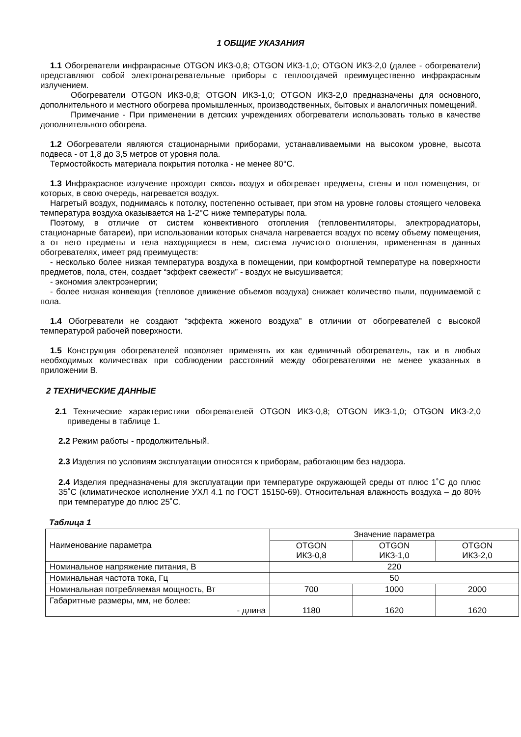1 ОБЩИЕ УКАЗАНИЯ
1.1 Обогреватели инфракрасные OTGON ИКЗ-0,8; OTGON ИКЗ-1,0; OTGON ИКЗ-2,0 (далее - обогреватели) представляют собой электронагревательные приборы с теплоотдачей преимущественно инфракрасным излучением.
Обогреватели OTGON ИКЗ-0,8; OTGON ИКЗ-1,0; OTGON ИКЗ-2,0 предназначены для основного, дополнительного и местного обогрева промышленных, производственных, бытовых и аналогичных помещений.
Примечание - При применении в детских учреждениях обогреватели использовать только в качестве дополнительного обогрева.
1.2 Обогреватели являются стационарными приборами, устанавливаемыми на высоком уровне, высота подвеса - от 1,8 до 3,5 метров от уровня пола.
Термостойкость материала покрытия потолка - не менее 80°С.
1.3 Инфракрасное излучение проходит сквозь воздух и обогревает предметы, стены и пол помещения, от которых, в свою очередь, нагревается воздух.
Нагретый воздух, поднимаясь к потолку, постепенно остывает, при этом на уровне головы стоящего человека температура воздуха оказывается на 1-2°С ниже температуры пола.
Поэтому, в отличие от систем конвективного отопления (тепловентиляторы, электрорадиаторы, стационарные батареи), при использовании которых сначала нагревается воздух по всему объему помещения, а от него предметы и тела находящиеся в нем, система лучистого отопления, примененная в данных обогревателях, имеет ряд преимуществ:
- несколько более низкая температура воздуха в помещении, при комфортной температуре на поверхности предметов, пола, стен, создает “эффект свежести” - воздух не высушивается;
- экономия электроэнергии;
- более низкая конвекция (тепловое движение объемов воздуха) снижает количество пыли, поднимаемой с пола.
1.4 Обогреватели не создают “эффекта жженого воздуха” в отличии от обогревателей с высокой температурой рабочей поверхности.
1.5 Конструкция обогревателей позволяет применять их как единичный обогреватель, так и в любых необходимых количествах при соблюдении расстояний между обогревателями не менее указанных в приложении В.
2 ТЕХНИЧЕСКИЕ ДАННЫЕ
2.1 Технические характеристики обогревателей OTGON ИКЗ-0,8; OTGON ИКЗ-1,0; OTGON ИКЗ-2,0 приведены в таблице 1.
2.2 Режим работы - продолжительный.
2.3 Изделия по условиям эксплуатации относятся к приборам, работающим без надзора.
2.4 Изделия предназначены для эксплуатации при температуре окружающей среды от плюс 1˚С до плюс 35˚С (климатическое исполнение УХЛ 4.1 по ГОСТ 15150-69). Относительная влажность воздуха – до 80% при температуре до плюс 25˚С.
Таблица 1
| Наименование параметра | Значение параметра | | |
| | OTGON ИКЗ-0,8 | OTGON ИКЗ-1,0 | OTGON ИКЗ-2,0 |
| Номинальное напряжение питания, В | 220 | | |
| Номинальная частота тока, Гц | 50 | | |
| Номинальная потребляемая мощность, Вт | 700 | 1000 | 2000 |
| Габаритные размеры, мм, не более: - длина | 1180 | 1620 | 1620 |